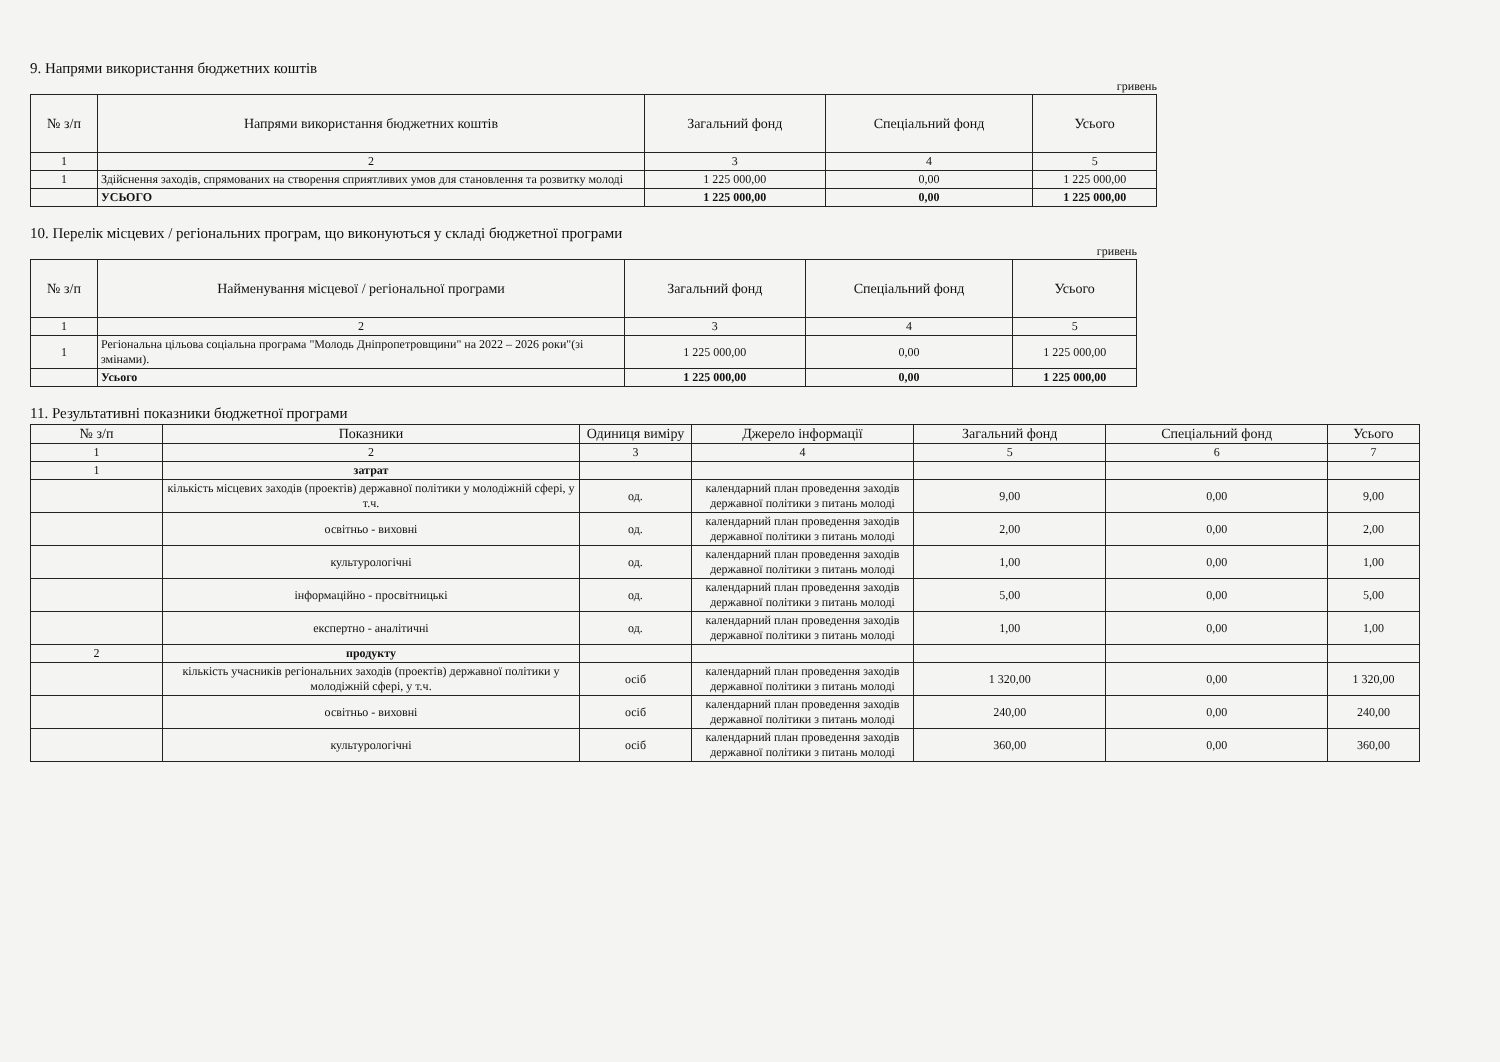9. Напрями використання бюджетних коштів
гривень
| № з/п | Напрями використання бюджетних коштів | Загальний фонд | Спеціальний фонд | Усього |
| --- | --- | --- | --- | --- |
| 1 | 2 | 3 | 4 | 5 |
| 1 | Здійснення заходів, спрямованих на створення сприятливих умов для становлення та розвитку молоді | 1 225 000,00 | 0,00 | 1 225 000,00 |
| | УСЬОГО | 1 225 000,00 | 0,00 | 1 225 000,00 |
10. Перелік місцевих / регіональних програм, що виконуються у складі бюджетної програми
гривень
| № з/п | Найменування місцевої / регіональної програми | Загальний фонд | Спеціальний фонд | Усього |
| --- | --- | --- | --- | --- |
| 1 | 2 | 3 | 4 | 5 |
| 1 | Регіональна цільова соціальна програма "Молодь Дніпропетровщини" на 2022 – 2026 роки"(зі змінами). | 1 225 000,00 | 0,00 | 1 225 000,00 |
| | Усього | 1 225 000,00 | 0,00 | 1 225 000,00 |
11. Результативні показники бюджетної програми
| № з/п | Показники | Одиниця виміру | Джерело інформації | Загальний фонд | Спеціальний фонд | Усього |
| --- | --- | --- | --- | --- | --- | --- |
| 1 | 2 | 3 | 4 | 5 | 6 | 7 |
| 1 | затрат | | | | | |
| | кількість місцевих заходів (проектів) державної політики у молодіжній сфері, у т.ч. | од. | календарний план проведення заходів державної політики з питань молоді | 9,00 | 0,00 | 9,00 |
| | освітньо - виховні | од. | календарний план проведення заходів державної політики з питань молоді | 2,00 | 0,00 | 2,00 |
| | культурологічні | од. | календарний план проведення заходів державної політики з питань молоді | 1,00 | 0,00 | 1,00 |
| | інформаційно - просвітницькі | од. | календарний план проведення заходів державної політики з питань молоді | 5,00 | 0,00 | 5,00 |
| | експертно - аналітичні | од. | календарний план проведення заходів державної політики з питань молоді | 1,00 | 0,00 | 1,00 |
| 2 | продукту | | | | | |
| | кількість учасників регіональних заходів (проектів) державної політики у молодіжній сфері, у т.ч. | осіб | календарний план проведення заходів державної політики з питань молоді | 1 320,00 | 0,00 | 1 320,00 |
| | освітньо - виховні | осіб | календарний план проведення заходів державної політики з питань молоді | 240,00 | 0,00 | 240,00 |
| | культурологічні | осіб | календарний план проведення заходів державної політики з питань молоді | 360,00 | 0,00 | 360,00 |